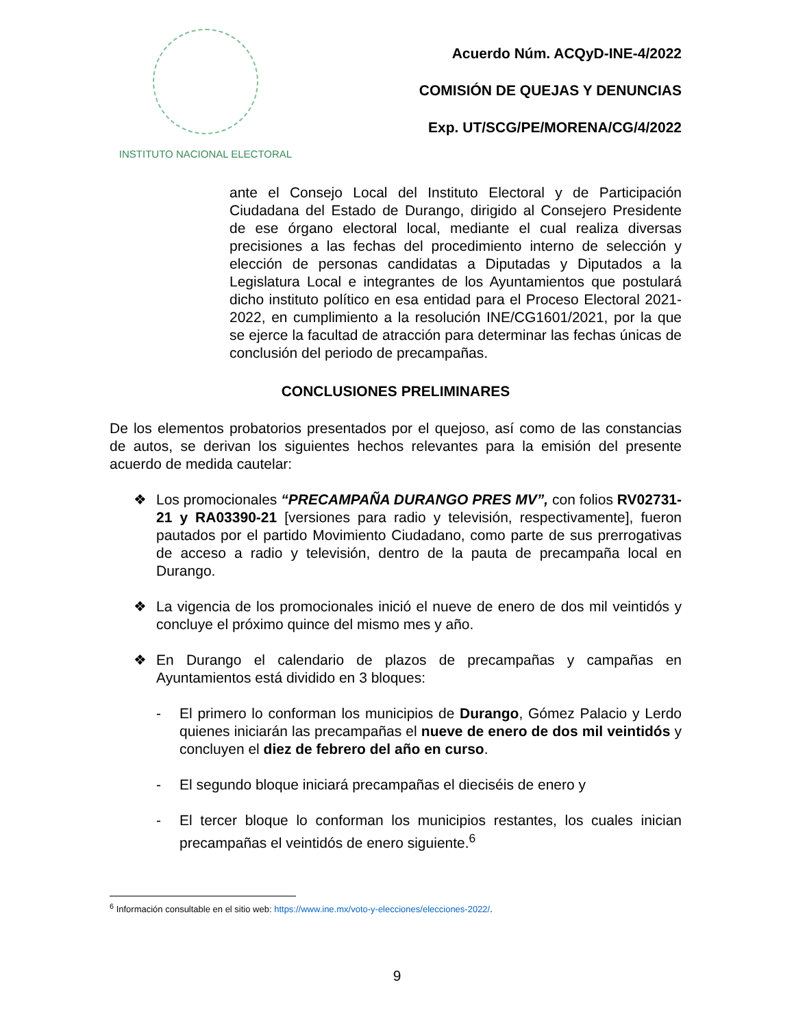INSTITUTO NACIONAL ELECTORAL
Acuerdo Núm. ACQyD-INE-4/2022
COMISIÓN DE QUEJAS Y DENUNCIAS
Exp. UT/SCG/PE/MORENA/CG/4/2022
ante el Consejo Local del Instituto Electoral y de Participación Ciudadana del Estado de Durango, dirigido al Consejero Presidente de ese órgano electoral local, mediante el cual realiza diversas precisiones a las fechas del procedimiento interno de selección y elección de personas candidatas a Diputadas y Diputados a la Legislatura Local e integrantes de los Ayuntamientos que postulará dicho instituto político en esa entidad para el Proceso Electoral 2021-2022, en cumplimiento a la resolución INE/CG1601/2021, por la que se ejerce la facultad de atracción para determinar las fechas únicas de conclusión del periodo de precampañas.
CONCLUSIONES PRELIMINARES
De los elementos probatorios presentados por el quejoso, así como de las constancias de autos, se derivan los siguientes hechos relevantes para la emisión del presente acuerdo de medida cautelar:
❖ Los promocionales “PRECAMPAÑA DURANGO PRES MV”, con folios RV02731-21 y RA03390-21 [versiones para radio y televisión, respectivamente], fueron pautados por el partido Movimiento Ciudadano, como parte de sus prerrogativas de acceso a radio y televisión, dentro de la pauta de precampaña local en Durango.
❖ La vigencia de los promocionales inició el nueve de enero de dos mil veintidós y concluye el próximo quince del mismo mes y año.
❖ En Durango el calendario de plazos de precampañas y campañas en Ayuntamientos está dividido en 3 bloques:
- El primero lo conforman los municipios de Durango, Gómez Palacio y Lerdo quienes iniciarán las precampañas el nueve de enero de dos mil veintidós y concluyen el diez de febrero del año en curso.
- El segundo bloque iniciará precampañas el dieciséis de enero y
- El tercer bloque lo conforman los municipios restantes, los cuales inician precampañas el veintidós de enero siguiente.<sup>6</sup>
<sup>6</sup> Información consultable en el sitio web: https://www.ine.mx/voto-y-elecciones/elecciones-2022/.
9